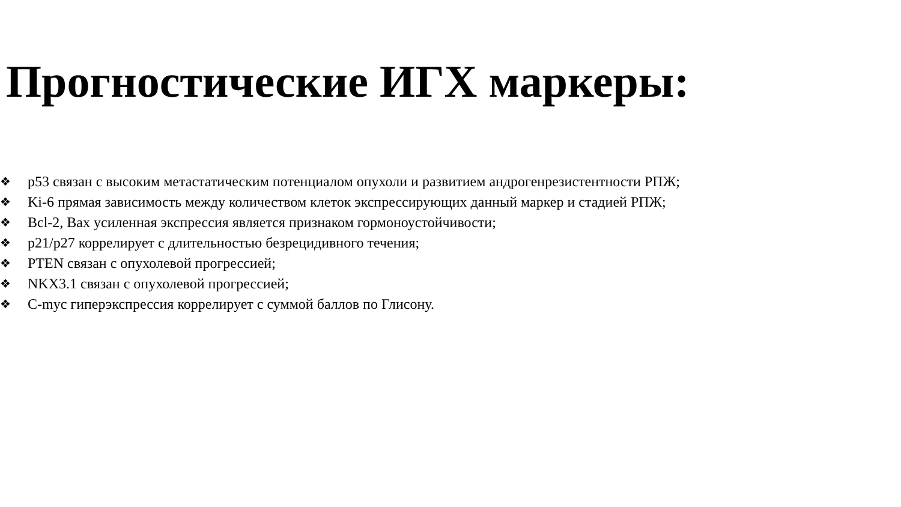Прогностические ИГХ маркеры:
❖ p53 связан с высоким метастатическим потенциалом опухоли и развитием андрогенрезистентности РПЖ;
❖ Ki-6 прямая зависимость между количеством клеток экспрессирующих данный маркер и стадией РПЖ;
❖ Bcl-2, Bax усиленная экспрессия является признаком гормоноустойчивости;
❖ p21/p27 коррелирует с длительностью безрецидивного течения;
❖ PTEN связан с опухолевой прогрессией;
❖ NKX3.1 связан с опухолевой прогрессией;
❖ C-myc гиперэкспрессия коррелирует с суммой баллов по Глисону.